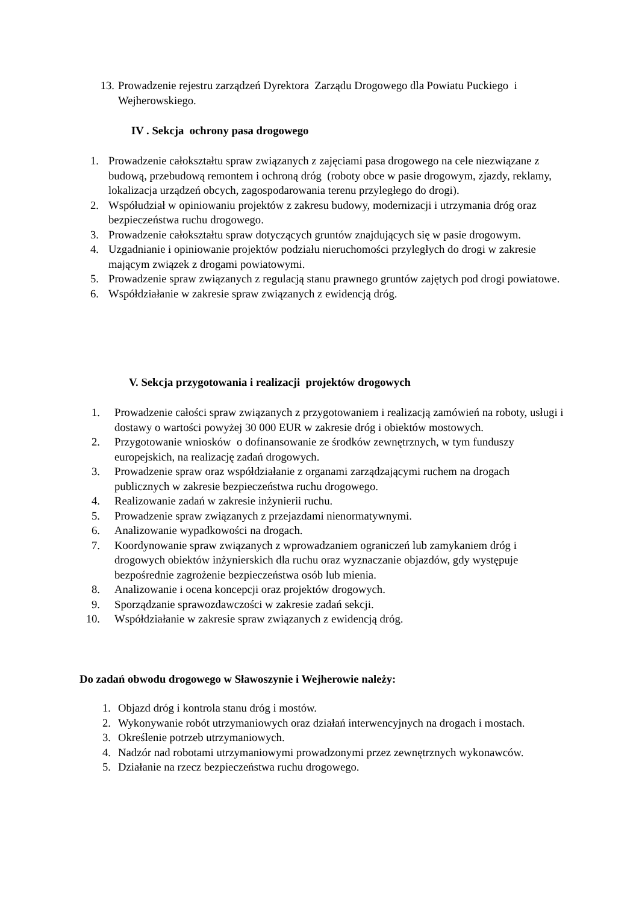13. Prowadzenie rejestru zarządzeń Dyrektora Zarządu Drogowego dla Powiatu Puckiego i Wejherowskiego.
IV . Sekcja ochrony pasa drogowego
1. Prowadzenie całokształtu spraw związanych z zajęciami pasa drogowego na cele niezwiązane z budową, przebudową remontem i ochroną dróg (roboty obce w pasie drogowym, zjazdy, reklamy, lokalizacja urządzeń obcych, zagospodarowania terenu przyległego do drogi).
2. Współudział w opiniowaniu projektów z zakresu budowy, modernizacji i utrzymania dróg oraz bezpieczeństwa ruchu drogowego.
3. Prowadzenie całokształtu spraw dotyczących gruntów znajdujących się w pasie drogowym.
4. Uzgadnianie i opiniowanie projektów podziału nieruchomości przyległych do drogi w zakresie mającym związek z drogami powiatowymi.
5. Prowadzenie spraw związanych z regulacją stanu prawnego gruntów zajętych pod drogi powiatowe.
6. Współdziałanie w zakresie spraw związanych z ewidencją dróg.
V. Sekcja przygotowania i realizacji projektów drogowych
1. Prowadzenie całości spraw związanych z przygotowaniem i realizacją zamówień na roboty, usługi i dostawy o wartości powyżej 30 000 EUR w zakresie dróg i obiektów mostowych.
2. Przygotowanie wniosków o dofinansowanie ze środków zewnętrznych, w tym funduszy europejskich, na realizację zadań drogowych.
3. Prowadzenie spraw oraz współdziałanie z organami zarządzającymi ruchem na drogach publicznych w zakresie bezpieczeństwa ruchu drogowego.
4. Realizowanie zadań w zakresie inżynierii ruchu.
5. Prowadzenie spraw związanych z przejazdami nienormatywnymi.
6. Analizowanie wypadkowości na drogach.
7. Koordynowanie spraw związanych z wprowadzaniem ograniczeń lub zamykaniem dróg i drogowych obiektów inżynierskich dla ruchu oraz wyznaczanie objazdów, gdy występuje bezpośrednie zagrożenie bezpieczeństwa osób lub mienia.
8. Analizowanie i ocena koncepcji oraz projektów drogowych.
9. Sporządzanie sprawozdawczości w zakresie zadań sekcji.
10. Współdziałanie w zakresie spraw związanych z ewidencją dróg.
Do zadań obwodu drogowego w Sławoszynie i Wejherowie należy:
1. Objazd dróg i kontrola stanu dróg i mostów.
2. Wykonywanie robót utrzymaniowych oraz działań interwencyjnych na drogach i mostach.
3. Określenie potrzeb utrzymaniowych.
4. Nadzór nad robotami utrzymaniowymi prowadzonymi przez zewnętrznych wykonawców.
5. Działanie na rzecz bezpieczeństwa ruchu drogowego.